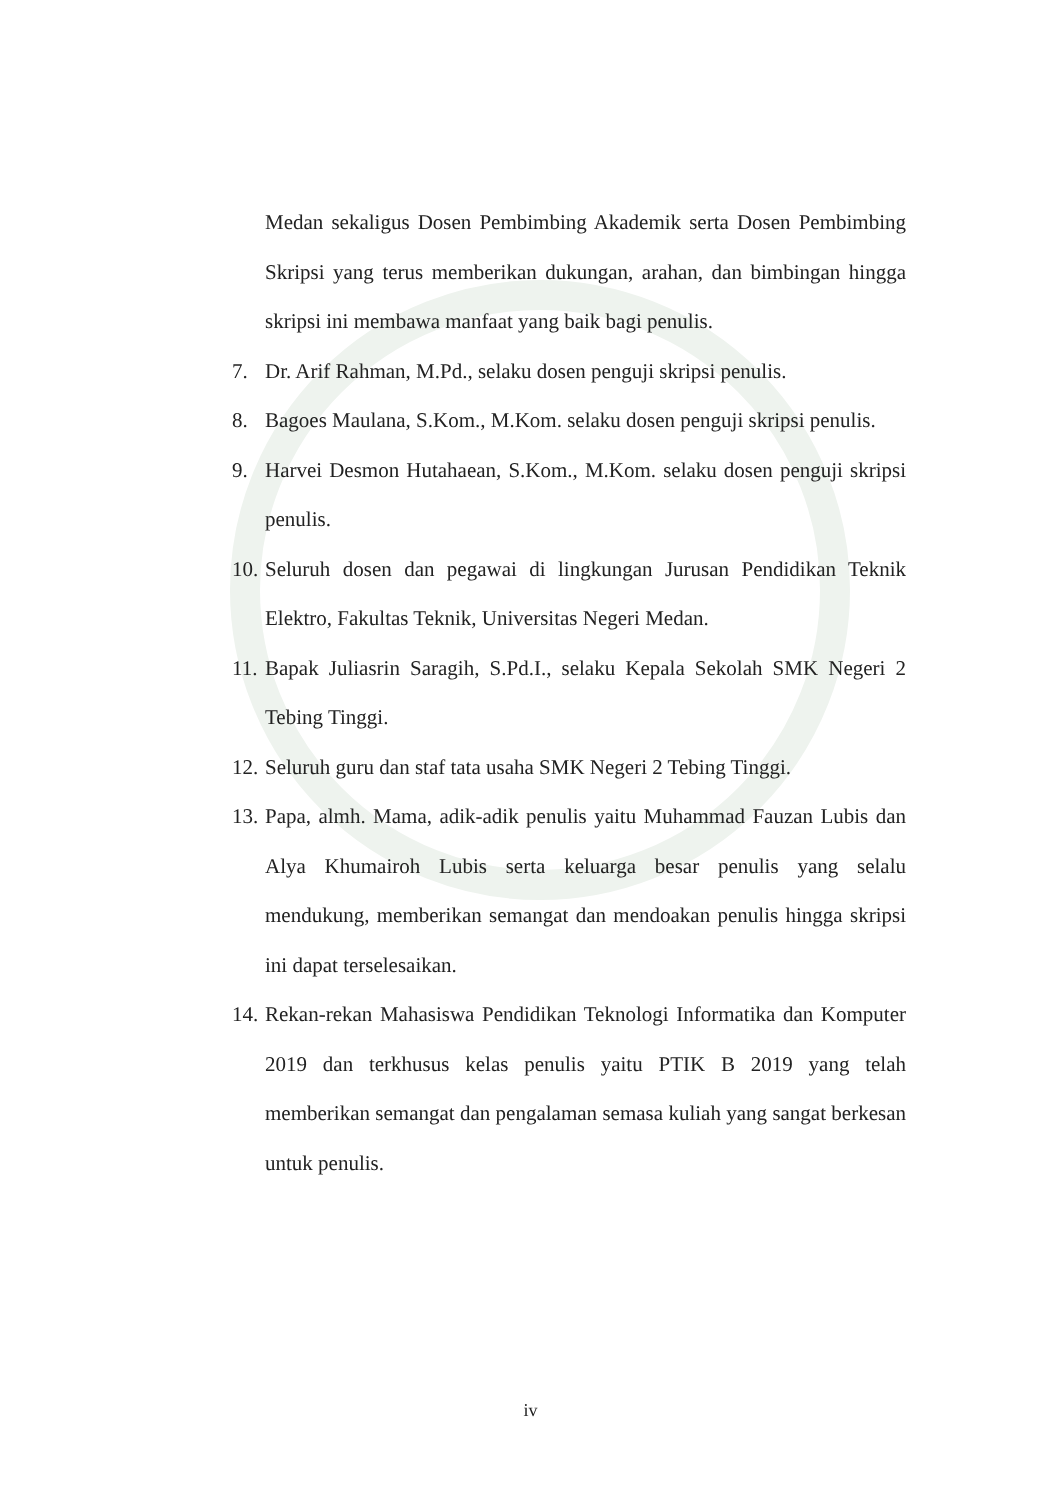Medan sekaligus Dosen Pembimbing Akademik serta Dosen Pembimbing Skripsi yang terus memberikan dukungan, arahan, dan bimbingan hingga skripsi ini membawa manfaat yang baik bagi penulis.
7. Dr. Arif Rahman, M.Pd., selaku dosen penguji skripsi penulis.
8. Bagoes Maulana, S.Kom., M.Kom. selaku dosen penguji skripsi penulis.
9. Harvei Desmon Hutahaean, S.Kom., M.Kom. selaku dosen penguji skripsi penulis.
10. Seluruh dosen dan pegawai di lingkungan Jurusan Pendidikan Teknik Elektro, Fakultas Teknik, Universitas Negeri Medan.
11. Bapak Juliasrin Saragih, S.Pd.I., selaku Kepala Sekolah SMK Negeri 2 Tebing Tinggi.
12. Seluruh guru dan staf tata usaha SMK Negeri 2 Tebing Tinggi.
13. Papa, almh. Mama, adik-adik penulis yaitu Muhammad Fauzan Lubis dan Alya Khumairoh Lubis serta keluarga besar penulis yang selalu mendukung, memberikan semangat dan mendoakan penulis hingga skripsi ini dapat terselesaikan.
14. Rekan-rekan Mahasiswa Pendidikan Teknologi Informatika dan Komputer 2019 dan terkhusus kelas penulis yaitu PTIK B 2019 yang telah memberikan semangat dan pengalaman semasa kuliah yang sangat berkesan untuk penulis.
iv